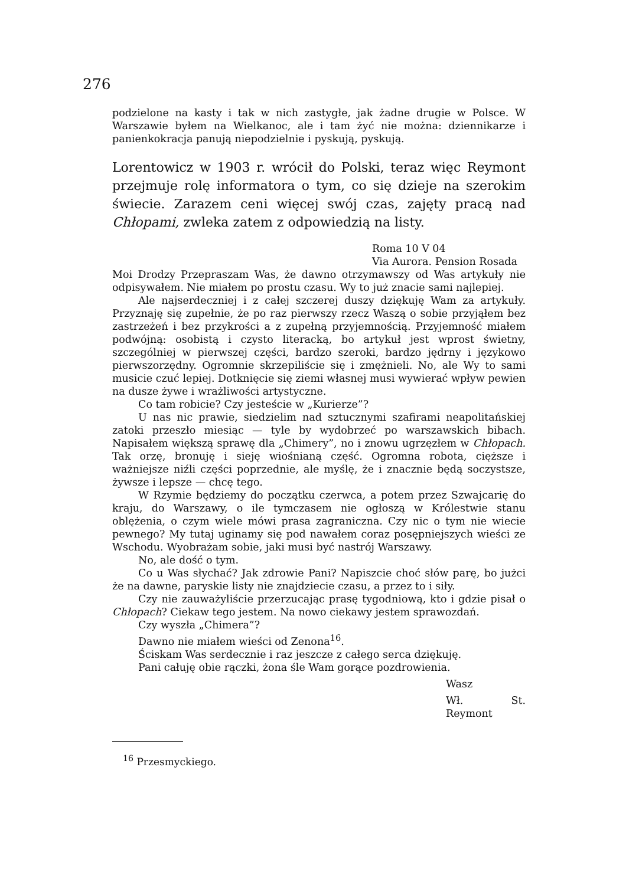276
podzielone na kasty i tak w nich zastygłe, jak żadne drugie w Polsce. W Warszawie byłem na Wielkanoc, ale i tam żyć nie można: dziennikarze i panienkokracja panują niepodzielnie i pyskują, pyskują.
Lorentowicz w 1903 r. wrócił do Polski, teraz więc Reymont przejmuje rolę informatora o tym, co się dzieje na szerokim świecie. Zarazem ceni więcej swój czas, zajęty pracą nad Chłopami, zwleka zatem z odpowiedzią na listy.
Roma 10 V 04
Via Aurora. Pension Rosada
Moi Drodzy Przepraszam Was, że dawno otrzymawszy od Was artykuły nie odpisywałem. Nie miałem po prostu czasu. Wy to już znacie sami najlepiej.
Ale najserdeczniej i z całej szczerej duszy dziękuję Wam za artykuły. Przyznaję się zupełnie, że po raz pierwszy rzecz Waszą o sobie przyjąłem bez zastrzeżeń i bez przykrości a z zupełną przyjemnością. Przyjemność miałem podwójną: osobistą i czysto literacką, bo artykuł jest wprost świetny, szczególniej w pierwszej części, bardzo szeroki, bardzo jędrny i językowo pierwszorzędny. Ogromnie skrzepiliście się i zmężnieli. No, ale Wy to sami musicie czuć lepiej. Dotknięcie się ziemi własnej musi wywierać wpływ pewien na dusze żywe i wrażliwości artystyczne.
Co tam robicie? Czy jesteście w „Kurierze”?
U nas nic prawie, siedzielim nad sztucznymi szafirami neapolitańskiej zatoki przeszło miesiąc — tyle by wydobrzeć po warszawskich bibach. Napisałem większą sprawę dla „Chimery”, no i znowu ugrzęzłem w Chłopach. Tak orzę, bronuję i sieję wiośnianą część. Ogromna robota, cięższe i ważniejsze niźli części poprzednie, ale myślę, że i znacznie będą soczystsze, żywsze i lepsze — chcę tego.
W Rzymie będziemy do początku czerwca, a potem przez Szwajcarię do kraju, do Warszawy, o ile tymczasem nie ogłoszą w Królestwie stanu oblężenia, o czym wiele mówi prasa zagraniczna. Czy nic o tym nie wiecie pewnego? My tutaj uginamy się pod nawałem coraz posępniejszych wieści ze Wschodu. Wyobrażam sobie, jaki musi być nastrój Warszawy.
No, ale dość o tym.
Co u Was słychać? Jak zdrowie Pani? Napiszcie choć słów parę, bo jużci że na dawne, paryskie listy nie znajdziecie czasu, a przez to i siły.
Czy nie zauważyliście przerzucając prasę tygodniową, kto i gdzie pisał o Chłopach? Ciekaw tego jestem. Na nowo ciekawy jestem sprawozdań.
Czy wyszła „Chimera”?
Dawno nie miałem wieści od Zenona<sup>16</sup>.
Ściskam Was serdecznie i raz jeszcze z całego serca dziękuję.
Pani całuję obie rączki, żona śle Wam gorące pozdrowienia.
Wasz
Wł. St. Reymont
<sup>16</sup> Przesmyckiego.